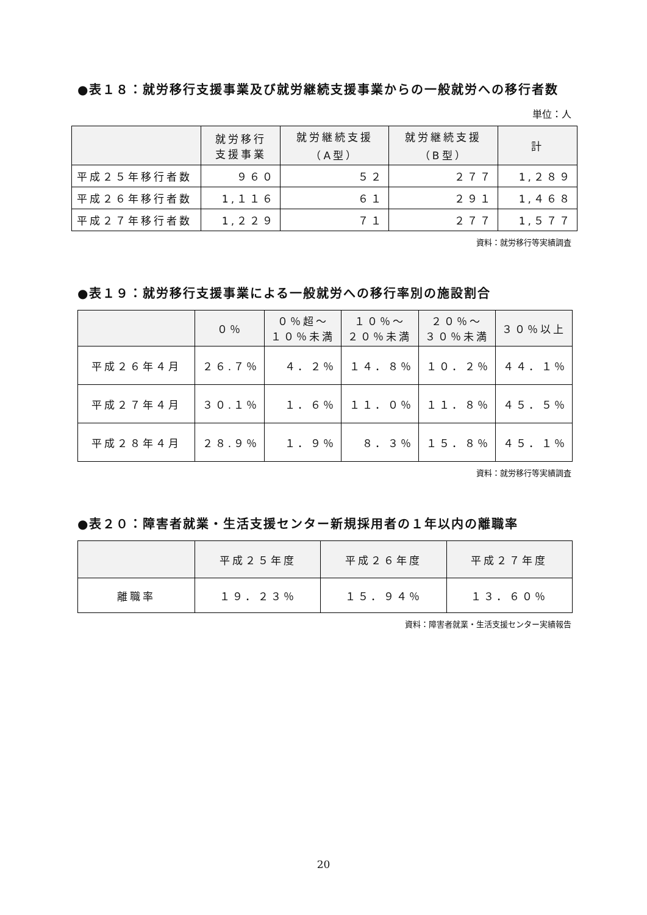●表１８：就労移行支援事業及び就労継続支援事業からの一般就労への移行者数
単位：人
| | 就労移行 支援事業 | 就労継続支援 （A型） | 就労継続支援 （B型） | 計 |
| --- | --- | --- | --- | --- |
| 平成２５年移行者数 | ９６０ | ５２ | ２７７ | 1,２８９ |
| 平成２６年移行者数 | 1,１１６ | ６１ | ２９１ | 1,４６８ |
| 平成２７年移行者数 | 1,２２９ | ７１ | ２７７ | 1,５７７ |
資料：就労移行等実績調査
●表１９：就労移行支援事業による一般就労への移行率別の施設割合
| | ０％ | ０％超～ １０％未満 | １０％～ ２０％未満 | ２０％～ ３０％未満 | ３０％以上 |
| --- | --- | --- | --- | --- | --- |
| 平成２６年４月 | ２６.７％ | ４．２％ | １４．８％ | １０．２％ | ４４．１％ |
| 平成２７年４月 | ３０.１％ | １．６％ | １１．０％ | １１．８％ | ４５．５％ |
| 平成２８年４月 | ２８.９％ | １．９％ | ８．３％ | １５．８％ | ４５．１％ |
資料：就労移行等実績調査
●表２０：障害者就業・生活支援センター新規採用者の１年以内の離職率
| | 平成２５年度 | 平成２６年度 | 平成２７年度 |
| --- | --- | --- | --- |
| 離職率 | １９．２３％ | １５．９４％ | １３．６０％ |
資料：障害者就業・生活支援センター実績報告
20